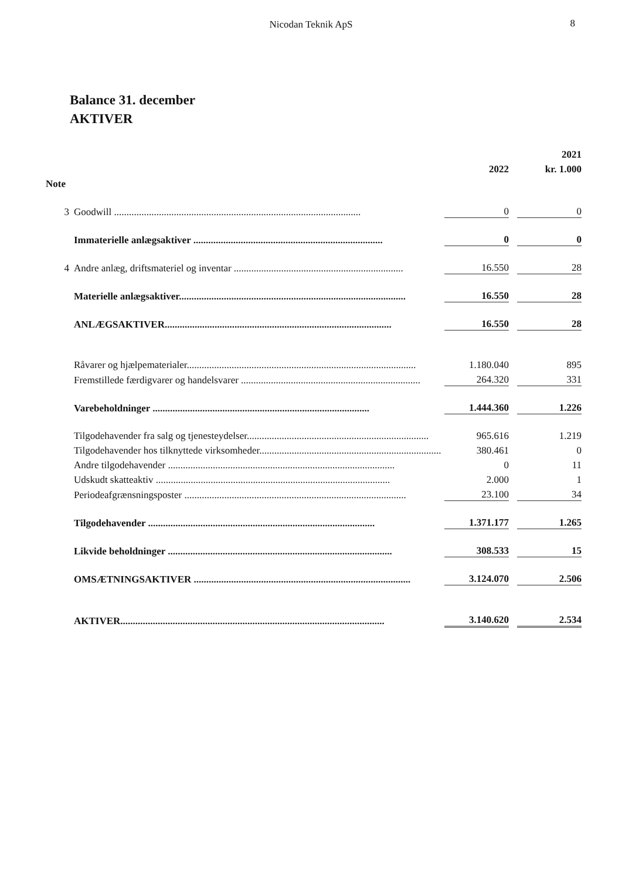Nicodan Teknik ApS 8
Balance 31. december
AKTIVER
| | | | | 2021 |
| --- | --- | --- | --- | --- |
| | | 2022 | | kr. 1.000 |
| Note | | | | |
| 3 | Goodwill ................................................................................................... | 0 | | 0 |
| | Immaterielle anlægsaktiver ............................................................................ | 0 | | 0 |
| 4 | Andre anlæg, driftsmateriel og inventar .................................................................... | 16.550 | | 28 |
| | Materielle anlægsaktiver........................................................................................... | 16.550 | | 28 |
| | ANLÆGSAKTIVER........................................................................................... | 16.550 | | 28 |
| | Råvarer og hjælpematerialer............................................................................................ | 1.180.040 | | 895 |
| | Fremstillede færdigvarer og handelsvarer ........................................................................ | 264.320 | | 331 |
| | Varebeholdninger ....................................................................................... | 1.444.360 | | 1.226 |
| | Tilgodehavender fra salg og tjenesteydelser......................................................................... | 965.616 | | 1.219 |
| | Tilgodehavender hos tilknyttede virksomheder......................................................................... | 380.461 | | 0 |
| | Andre tilgodehavender ........................................................................................... | 0 | | 11 |
| | Udskudt skatteaktiv .............................................................................................. | 2.000 | | 1 |
| | Periodeafgrænsningsposter ......................................................................................... | 23.100 | | 34 |
| | Tilgodehavender ........................................................................................... | 1.371.177 | | 1.265 |
| | Likvide beholdninger .......................................................................................... | 308.533 | | 15 |
| | OMSÆTNINGSAKTIVER ....................................................................................... | 3.124.070 | | 2.506 |
| | AKTIVER.......................................................................................................... | 3.140.620 | | 2.534 |